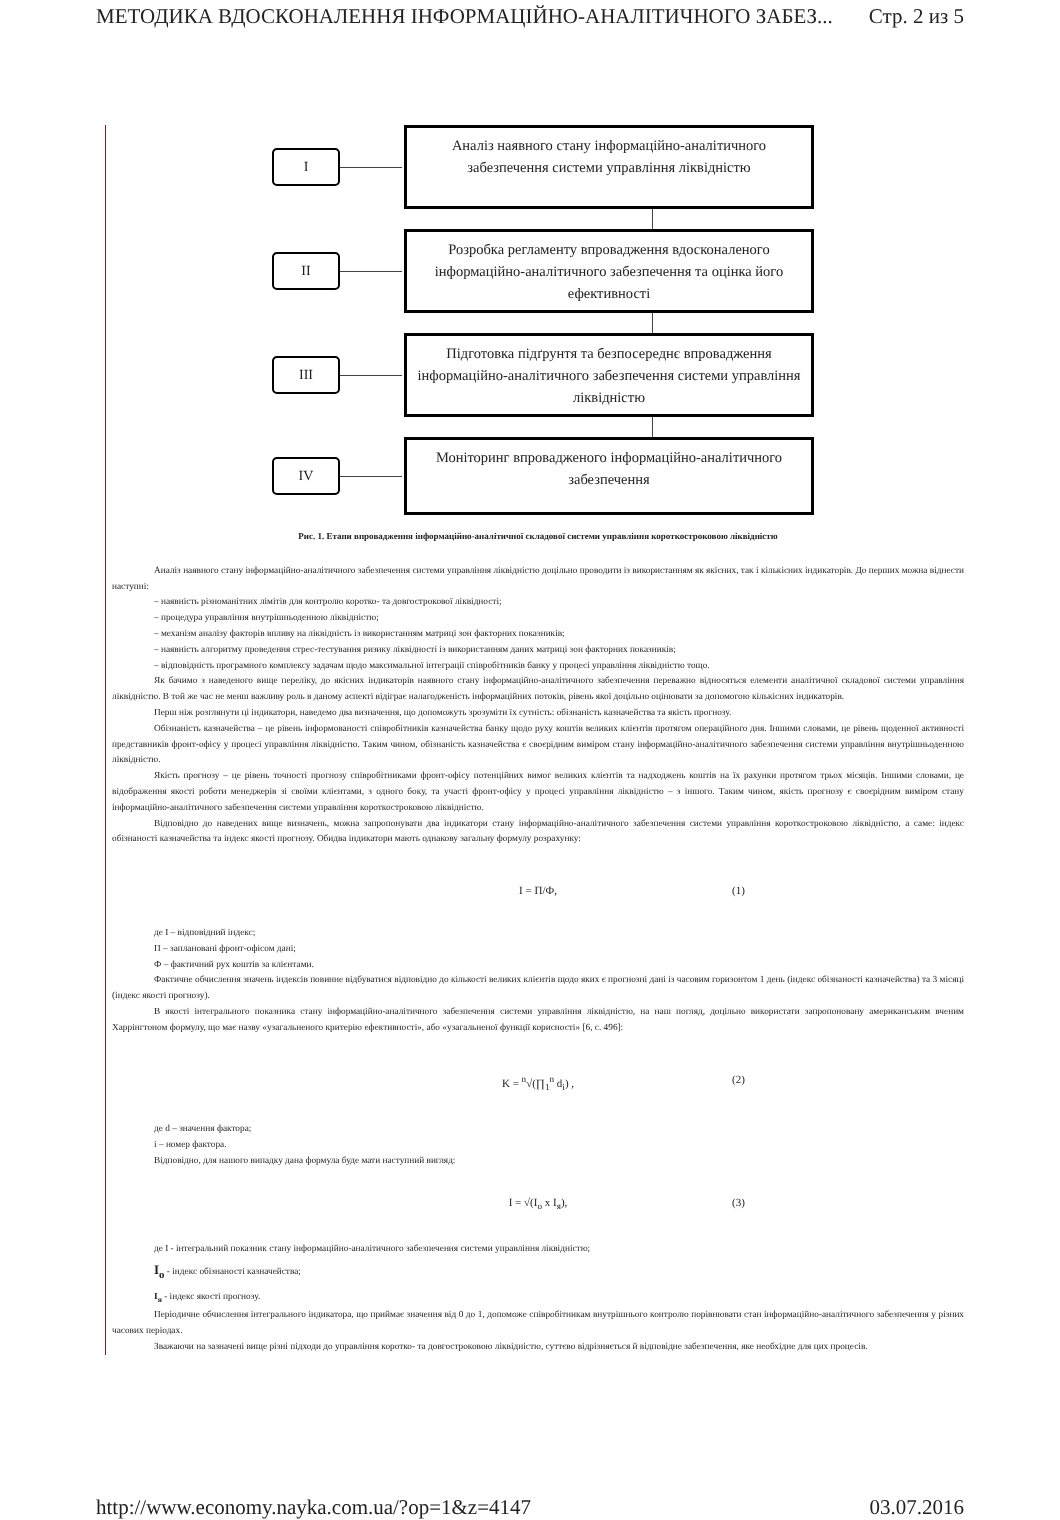МЕТОДИКА ВДОСКОНАЛЕННЯ ІНФОРМАЦІЙНО-АНАЛІТИЧНОГО ЗАБЕЗ... Стр. 2 из 5
I
Аналіз наявного стану інформаційно-аналітичного забезпечення системи управління ліквідністю
II
Розробка регламенту впровадження вдосконаленого інформаційно-аналітичного забезпечення та оцінка його ефективності
III
Підготовка підґрунтя та безпосереднє впровадження інформаційно-аналітичного забезпечення системи управління ліквідністю
IV
Моніторинг впровадженого інформаційно-аналітичного забезпечення
Рис. 1. Етапи впровадження інформаційно-аналітичної складової системи управління короткостроковою ліквідністю
Аналіз наявного стану інформаційно-аналітичного забезпечення системи управління ліквідністю доцільно проводити із використанням як якісних, так і кількісних індикаторів. До перших можна віднести наступні:
– наявність різноманітних лімітів для контролю коротко- та довгострокової ліквідності;
– процедура управління внутрішньоденною ліквідністю;
– механізм аналізу факторів впливу на ліквідність із використанням матриці зон факторних показників;
– наявність алгоритму проведення стрес-тестування ризику ліквідності із використанням даних матриці зон факторних показників;
– відповідність програмного комплексу задачам щодо максимальної інтеграції співробітників банку у процесі управління ліквідністю тощо.
Як бачимо з наведеного вище переліку, до якісних індикаторів наявного стану інформаційно-аналітичного забезпечення переважно відносяться елементи аналітичної складової системи управління ліквідністю. В той же час не менш важливу роль в даному аспекті відіграє налагодженість інформаційних потоків, рівень якої доцільно оцінювати за допомогою кількісних індикаторів.
Перш ніж розглянути ці індикатори, наведемо два визначення, що допоможуть зрозуміти їх сутність: обізнаність казначейства та якість прогнозу.
Обізнаність казначейства – це рівень інформованості співробітників казначейства банку щодо руху коштів великих клієнтів протягом операційного дня. Іншими словами, це рівень щоденної активності представників фронт-офісу у процесі управління ліквідністю. Таким чином, обізнаність казначейства є своєрідним виміром стану інформаційно-аналітичного забезпечення системи управління внутрішньоденною ліквідністю.
Якість прогнозу – це рівень точності прогнозу співробітниками фронт-офісу потенційних вимог великих клієнтів та надходжень коштів на їх рахунки протягом трьох місяців. Іншими словами, це відображення якості роботи менеджерів зі своїми клієнтами, з одного боку, та участі фронт-офісу у процесі управління ліквідністю – з іншого. Таким чином, якість прогнозу є своєрідним виміром стану інформаційно-аналітичного забезпечення системи управління короткостроковою ліквідністю.
Відповідно до наведених вище визначень, можна запропонувати два індикатори стану інформаційно-аналітичного забезпечення системи управління короткостроковою ліквідністю, а саме: індекс обізнаності казначейства та індекс якості прогнозу. Обидва індикатори мають однакову загальну формулу розрахунку:
I = П/Ф, (1)
де I – відповідний індекс;
П – заплановані фронт-офісом дані;
Ф – фактичний рух коштів за клієнтами.
Фактичне обчислення значень індексів повинне відбуватися відповідно до кількості великих клієнтів щодо яких є прогнозні дані із часовим горизонтом 1 день (індекс обізнаності казначейства) та 3 місяці (індекс якості прогнозу).
В якості інтегрального показника стану інформаційно-аналітичного забезпечення системи управління ліквідністю, на наш погляд, доцільно використати запропоновану американським вченим Харрінгтоном формулу, що має назву «узагальненого критерію ефективності», або «узагальненої функції корисності» [6, с. 496]:
K = <sup>n</sup>√(∏<sub>1</sub><sup>n</sup> d<sub>i</sub>) , (2)
де d – значення фактора;
i – номер фактора.
Відповідно, для нашого випадку дана формула буде мати наступний вигляд:
I = √(I<sub>о</sub> x I<sub>я</sub>), (3)
де I - інтегральний показник стану інформаційно-аналітичного забезпечення системи управління ліквідністю;
I<sub>о</sub> - індекс обізнаності казначейства;
I<sub>я</sub> - індекс якості прогнозу.
Періодичне обчислення інтегрального індикатора, що приймає значення від 0 до 1, допоможе співробітникам внутрішнього контролю порівнювати стан інформаційно-аналітичного забезпечення у різних часових періодах.
Зважаючи на зазначені вище різні підходи до управління коротко- та довгостроковою ліквідністю, суттєво відрізняється й відповідне забезпечення, яке необхідне для цих процесів.
http://www.economy.nayka.com.ua/?op=1&z=4147 03.07.2016